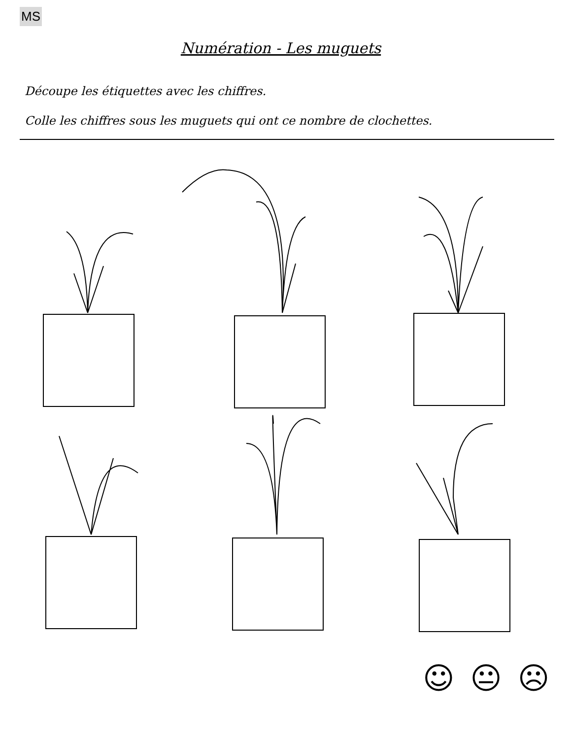MS
Numération - Les muguets
Découpe les étiquettes avec les chiffres.
Colle les chiffres sous les muguets qui ont ce nombre de clochettes.
☺ 😐 ☹